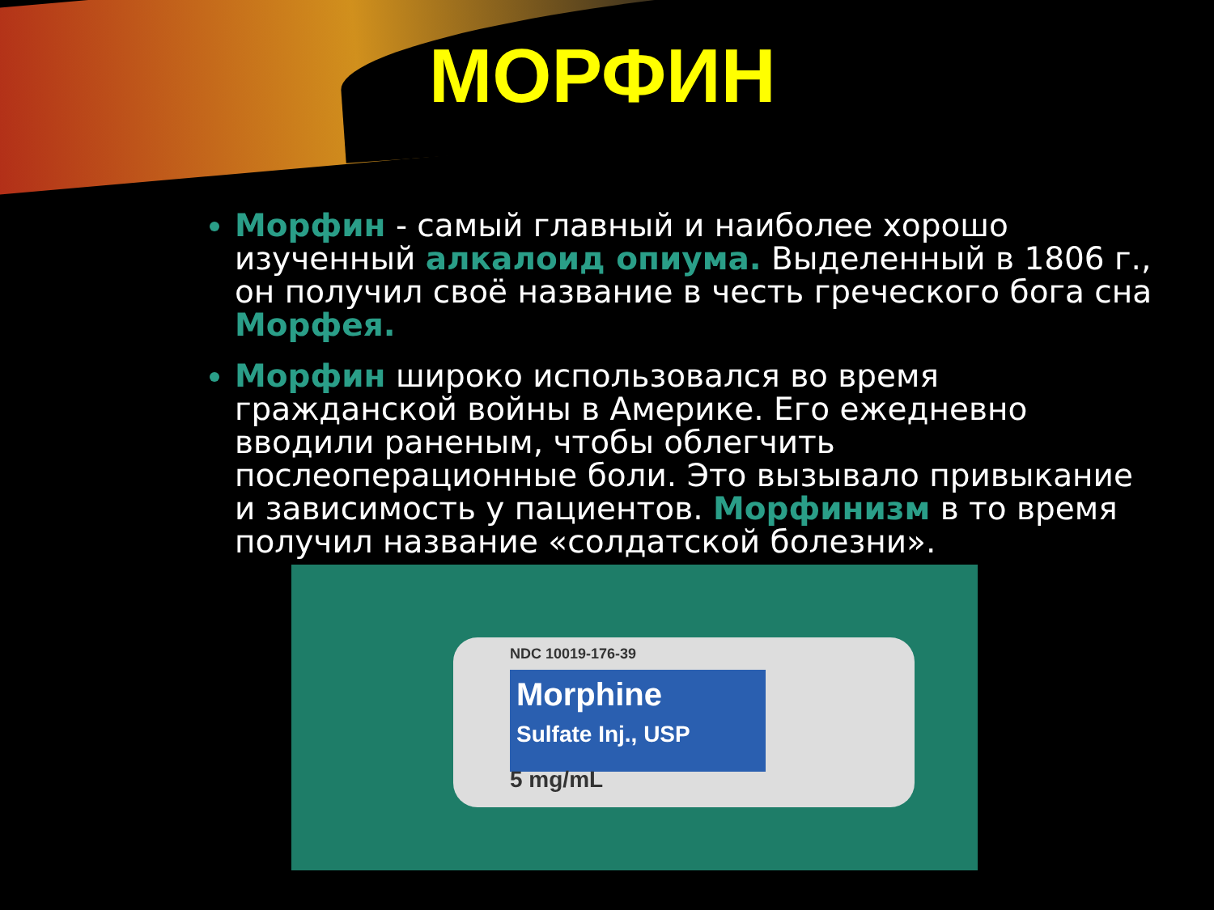МОРФИН
Морфин - самый главный и наиболее хорошо изученный алкалоид опиума. Выделенный в 1806 г., он получил своё название в честь греческого бога сна Морфея.
Морфин широко использовался во время гражданской войны в Америке. Его ежедневно вводили раненым, чтобы облегчить послеоперационные боли. Это вызывало привыкание и зависимость у пациентов. Морфинизм в то время получил название «солдатской болезни».
NDC 10019-176-39
Morphine
Sulfate Inj., USP
5 mg/mL